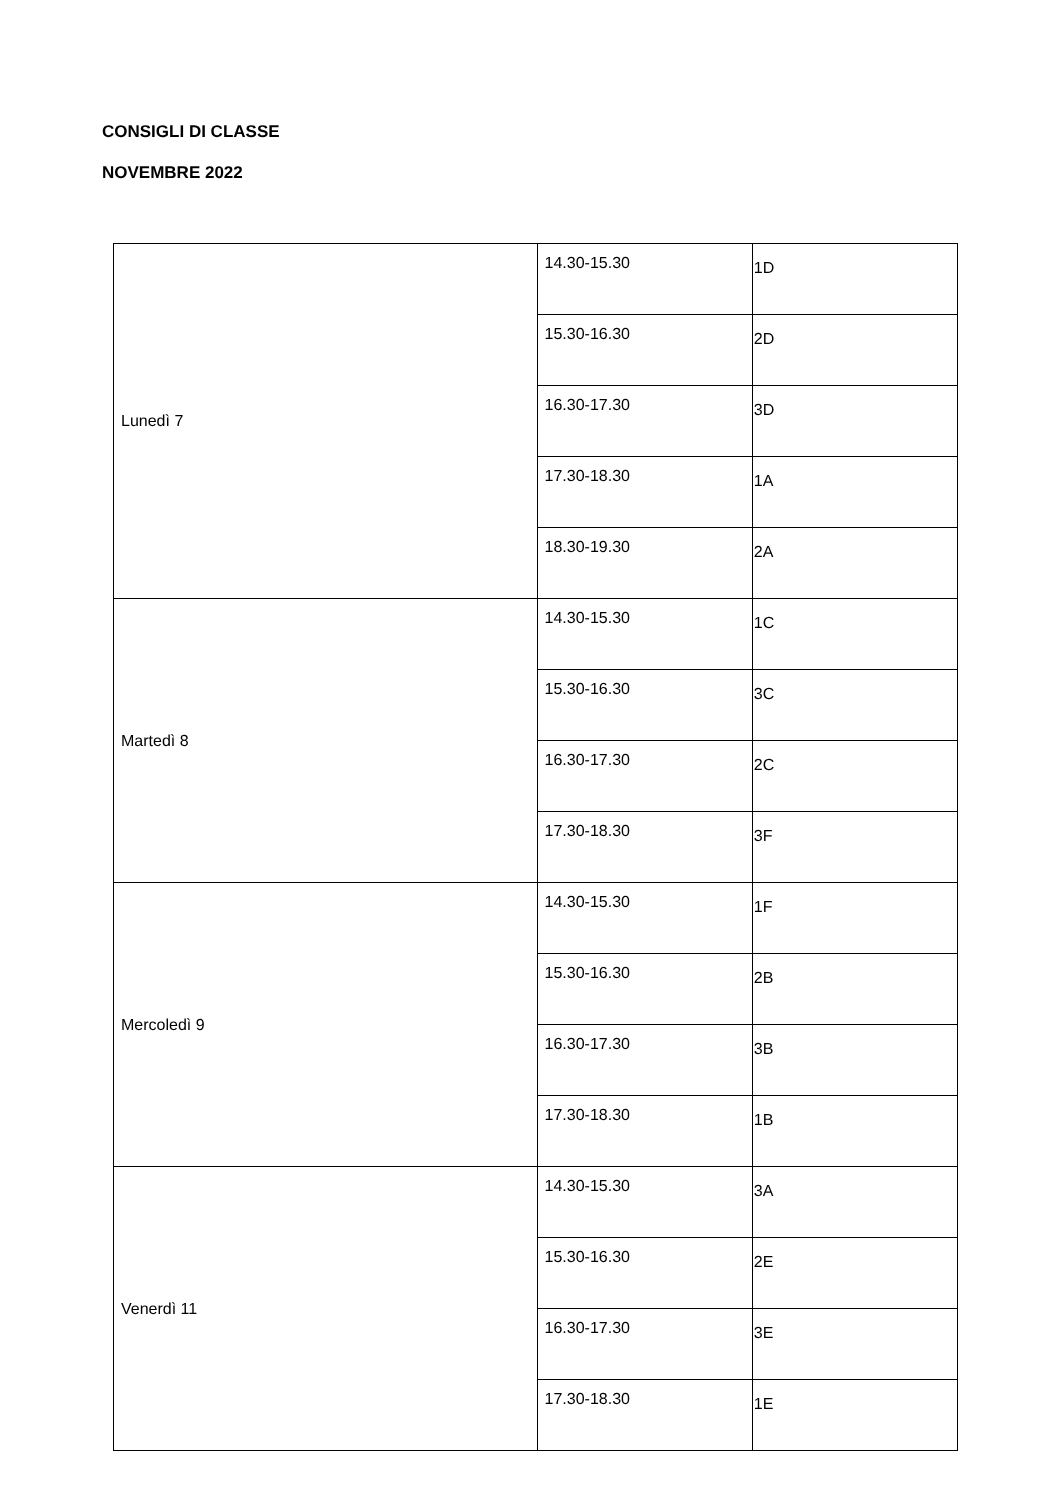CONSIGLI DI CLASSE
NOVEMBRE 2022
| Lunedì 7 | 14.30-15.30 | 1D |
| | 15.30-16.30 | 2D |
| | 16.30-17.30 | 3D |
| | 17.30-18.30 | 1A |
| | 18.30-19.30 | 2A |
| Martedì 8 | 14.30-15.30 | 1C |
| | 15.30-16.30 | 3C |
| | 16.30-17.30 | 2C |
| | 17.30-18.30 | 3F |
| Mercoledì 9 | 14.30-15.30 | 1F |
| | 15.30-16.30 | 2B |
| | 16.30-17.30 | 3B |
| | 17.30-18.30 | 1B |
| Venerdì 11 | 14.30-15.30 | 3A |
| | 15.30-16.30 | 2E |
| | 16.30-17.30 | 3E |
| | 17.30-18.30 | 1E |